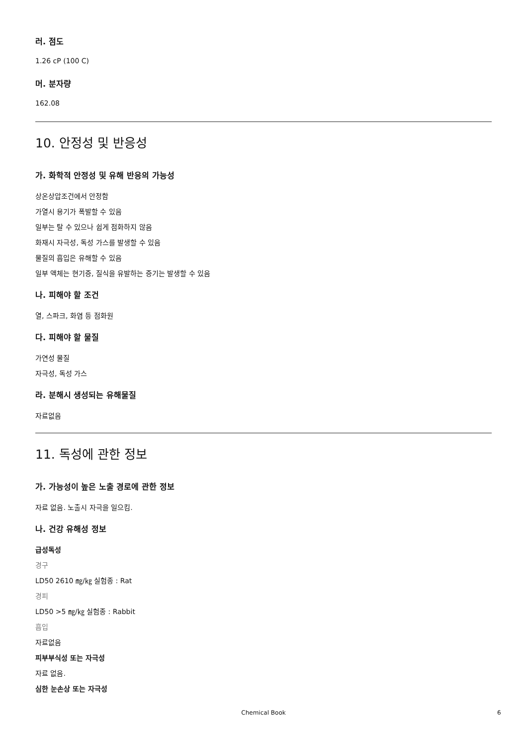러. 점도
1.26 cP (100 C)
머. 분자량
162.08
10. 안정성 및 반응성
가. 화학적 안정성 및 유해 반응의 가능성
상온상압조건에서 안정함
가열시 용기가 폭발할 수 있음
일부는 탈 수 있으나 쉽게 점화하지 않음
화재시 자극성, 독성 가스를 발생할 수 있음
물질의 흡입은 유해할 수 있음
일부 액체는 현기증, 질식을 유발하는 증기는 발생할 수 있음
나. 피해야 할 조건
열, 스파크, 화염 등 점화원
다. 피해야 할 물질
가연성 물질
자극성, 독성 가스
라. 분해시 생성되는 유해물질
자료없음
11. 독성에 관한 정보
가. 가능성이 높은 노출 경로에 관한 정보
자료 없음. 노출시 자극을 일으킴.
나. 건강 유해성 정보
급성독성
경구
LD50 2610 ㎎/㎏ 실험종 : Rat
경피
LD50 >5 ㎎/㎏ 실험종 : Rabbit
흡입
자료없음
피부부식성 또는 자극성
자료 없음.
심한 눈손상 또는 자극성
Chemical Book 6